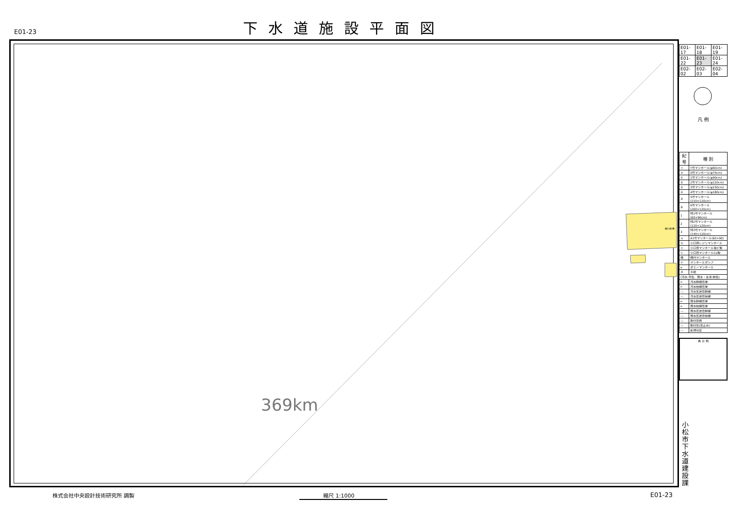E01-23 下水道施設平面図
蛭川町東
369km
| E01-17 | E01-18 | E01-19 |
| E01-22 | E01-23 | E01-24 |
| E02-02 | E02-03 | E02-04 |
凡 例
| 記号 | 種 別 |
| --- | --- |
| Ⓨ | Y号マンホール(φ60cm) |
| ⓪ | 0号マンホール(φ75cm) |
| ① | 1号マンホール(φ90cm) |
| ② | 2号マンホール(φ120cm) |
| ③ | 3号マンホール(φ150cm) |
| ④ | 4号マンホール(φ180cm) |
| ⑤ | 5号マンホール(210×120cm) |
| ⑥ | 6号マンホール(260×120cm) |
| 1 | 特1号マンホール(60×90cm) |
| 2 | 特2号マンホール(120×120cm) |
| 3 | 特3号マンホール(140×120cm) |
| Ⓐ | A1号マンホール(60×90) |
| Ⓡ | 小口径レジンマンホール |
| Ⓥ | 小口径マンホール塩ビ製 |
| Ⓒ | 小口径マンホールCo製 |
| 楕 | 楕円マンホール |
| Ⓟ | マンホールポンプ |
| o | ダミーマンホール |
| 不 | 不明 |
| (汚水:茶色、雨水・合流:紺色) | |
| ━ | 汚水幹線管渠 |
| ━ | 汚水枝線管渠 |
| --- | 汚水圧送管幹線 |
| --- | 汚水圧送管枝線 |
| ━ | 雨水幹線管渠 |
| ━ | 雨水枝線管渠 |
| --- | 雨水圧送管幹線 |
| --- | 雨水圧送管枝線 |
| ― | 取付管例 |
| ― | 取付管(管止め) |
| --- | 処理分区 |
表 示 例
小松市下水道建設課
株式会社中央設計技術研究所 調製 縮尺 1:1000 E01-23